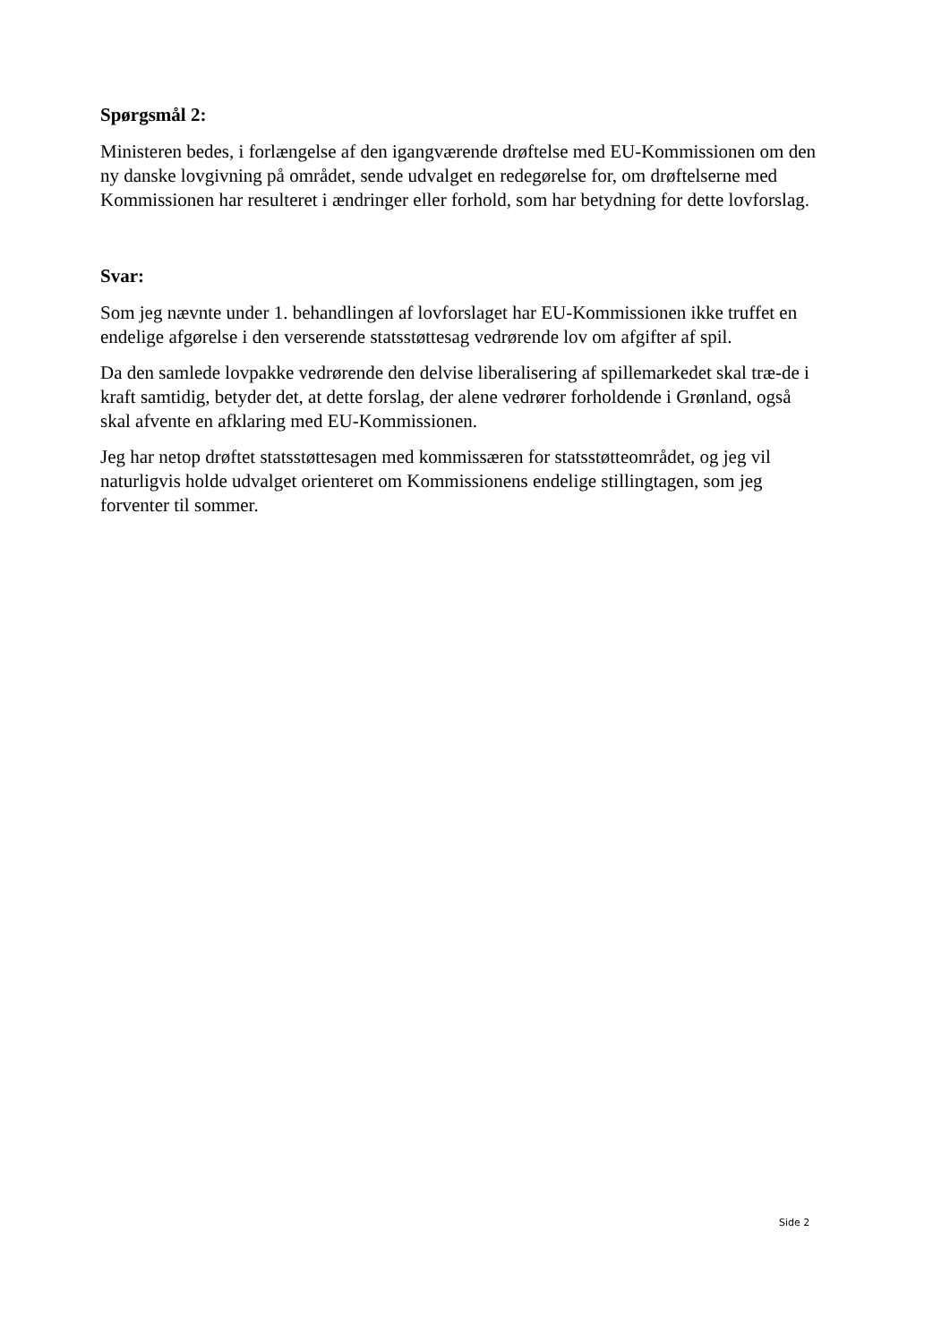Spørgsmål 2:
Ministeren bedes, i forlængelse af den igangværende drøftelse med EU-Kommissionen om den ny danske lovgivning på området, sende udvalget en redegørelse for, om drøftelserne med Kommissionen har resulteret i ændringer eller forhold, som har betydning for dette lovforslag.
Svar:
Som jeg nævnte under 1. behandlingen af lovforslaget har EU-Kommissionen ikke truffet en endelige afgørelse i den verserende statsstøttesag vedrørende lov om afgifter af spil.
Da den samlede lovpakke vedrørende den delvise liberalisering af spillemarkedet skal træ-de i kraft samtidig, betyder det, at dette forslag, der alene vedrører forholdende i Grønland, også skal afvente en afklaring med EU-Kommissionen.
Jeg har netop drøftet statsstøttesagen med kommissæren for statsstøtteområdet, og jeg vil naturligvis holde udvalget orienteret om Kommissionens endelige stillingtagen, som jeg forventer til sommer.
Side 2